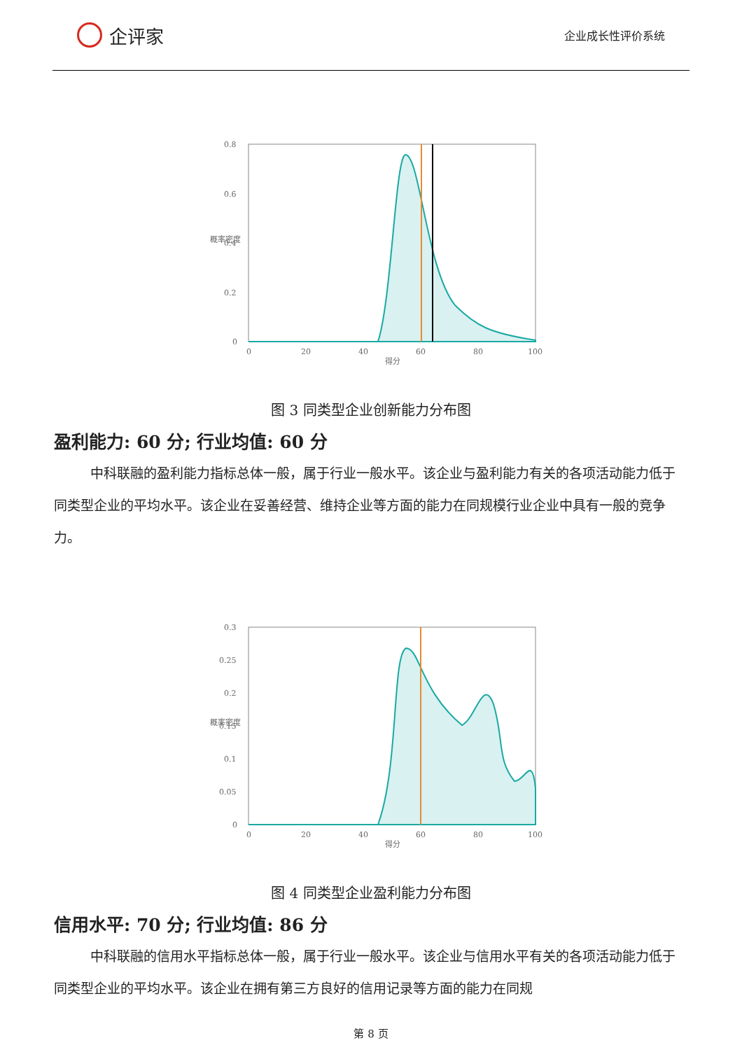企评家
企业成长性评价系统
0.8
0.6
0.4
0.2
0
0
20
40
60
80
100
得分
概率密度
图 3 同类型企业创新能力分布图
盈利能力: 60 分; 行业均值: 60 分
中科联融的盈利能力指标总体一般，属于行业一般水平。该企业与盈利能力有关的各项活动能力低于同类型企业的平均水平。该企业在妥善经营、维持企业等方面的能力在同规模行业企业中具有一般的竞争力。
0.3
0.25
0.2
0.15
0.1
0.05
0
0
20
40
60
80
100
得分
概率密度
图 4 同类型企业盈利能力分布图
信用水平: 70 分; 行业均值: 86 分
中科联融的信用水平指标总体一般，属于行业一般水平。该企业与信用水平有关的各项活动能力低于同类型企业的平均水平。该企业在拥有第三方良好的信用记录等方面的能力在同规
第 8 页